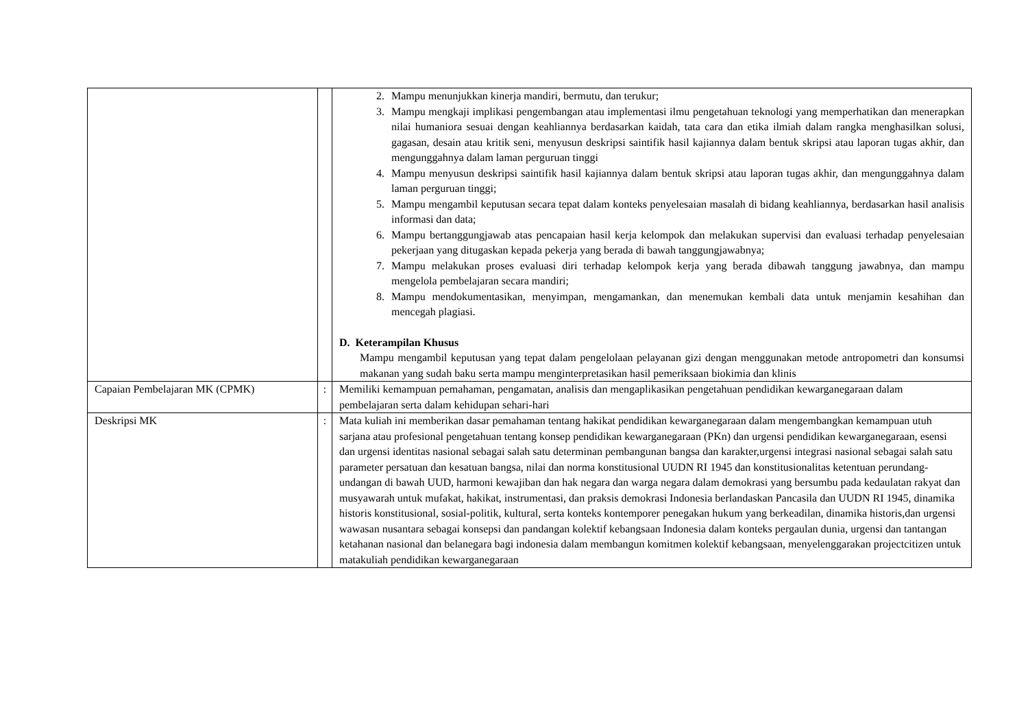| | | 2. Mampu menunjukkan kinerja mandiri, bermutu, dan terukur; 3. Mampu mengkaji implikasi pengembangan atau implementasi ilmu pengetahuan teknologi yang memperhatikan dan menerapkan nilai humaniora sesuai dengan keahliannya berdasarkan kaidah, tata cara dan etika ilmiah dalam rangka menghasilkan solusi, gagasan, desain atau kritik seni, menyusun deskripsi saintifik hasil kajiannya dalam bentuk skripsi atau laporan tugas akhir, dan mengunggahnya dalam laman perguruan tinggi 4. Mampu menyusun deskripsi saintifik hasil kajiannya dalam bentuk skripsi atau laporan tugas akhir, dan mengunggahnya dalam laman perguruan tinggi; 5. Mampu mengambil keputusan secara tepat dalam konteks penyelesaian masalah di bidang keahliannya, berdasarkan hasil analisis informasi dan data; 6. Mampu bertanggungjawab atas pencapaian hasil kerja kelompok dan melakukan supervisi dan evaluasi terhadap penyelesaian pekerjaan yang ditugaskan kepada pekerja yang berada di bawah tanggungjawabnya; 7. Mampu melakukan proses evaluasi diri terhadap kelompok kerja yang berada dibawah tanggung jawabnya, dan mampu mengelola pembelajaran secara mandiri; 8. Mampu mendokumentasikan, menyimpan, mengamankan, dan menemukan kembali data untuk menjamin kesahihan dan mencegah plagiasi. D. Keterampilan Khusus Mampu mengambil keputusan yang tepat dalam pengelolaan pelayanan gizi dengan menggunakan metode antropometri dan konsumsi makanan yang sudah baku serta mampu menginterpretasikan hasil pemeriksaan biokimia dan klinis |
| Capaian Pembelajaran MK (CPMK) | : | Memiliki kemampuan pemahaman, pengamatan, analisis dan mengaplikasikan pengetahuan pendidikan kewarganegaraan dalam pembelajaran serta dalam kehidupan sehari-hari |
| Deskripsi MK | : | Mata kuliah ini memberikan dasar pemahaman tentang hakikat pendidikan kewarganegaraan dalam mengembangkan kemampuan utuh sarjana atau profesional pengetahuan tentang konsep pendidikan kewarganegaraan (PKn) dan urgensi pendidikan kewarganegaraan, esensi dan urgensi identitas nasional sebagai salah satu determinan pembangunan bangsa dan karakter,urgensi integrasi nasional sebagai salah satu parameter persatuan dan kesatuan bangsa, nilai dan norma konstitusional UUDN RI 1945 dan konstitusionalitas ketentuan perundang-undangan di bawah UUD, harmoni kewajiban dan hak negara dan warga negara dalam demokrasi yang bersumbu pada kedaulatan rakyat dan musyawarah untuk mufakat, hakikat, instrumentasi, dan praksis demokrasi Indonesia berlandaskan Pancasila dan UUDN RI 1945, dinamika historis konstitusional, sosial-politik, kultural, serta konteks kontemporer penegakan hukum yang berkeadilan, dinamika historis,dan urgensi wawasan nusantara sebagai konsepsi dan pandangan kolektif kebangsaan Indonesia dalam konteks pergaulan dunia, urgensi dan tantangan ketahanan nasional dan belanegara bagi indonesia dalam membangun komitmen kolektif kebangsaan, menyelenggarakan projectcitizen untuk matakuliah pendidikan kewarganegaraan |